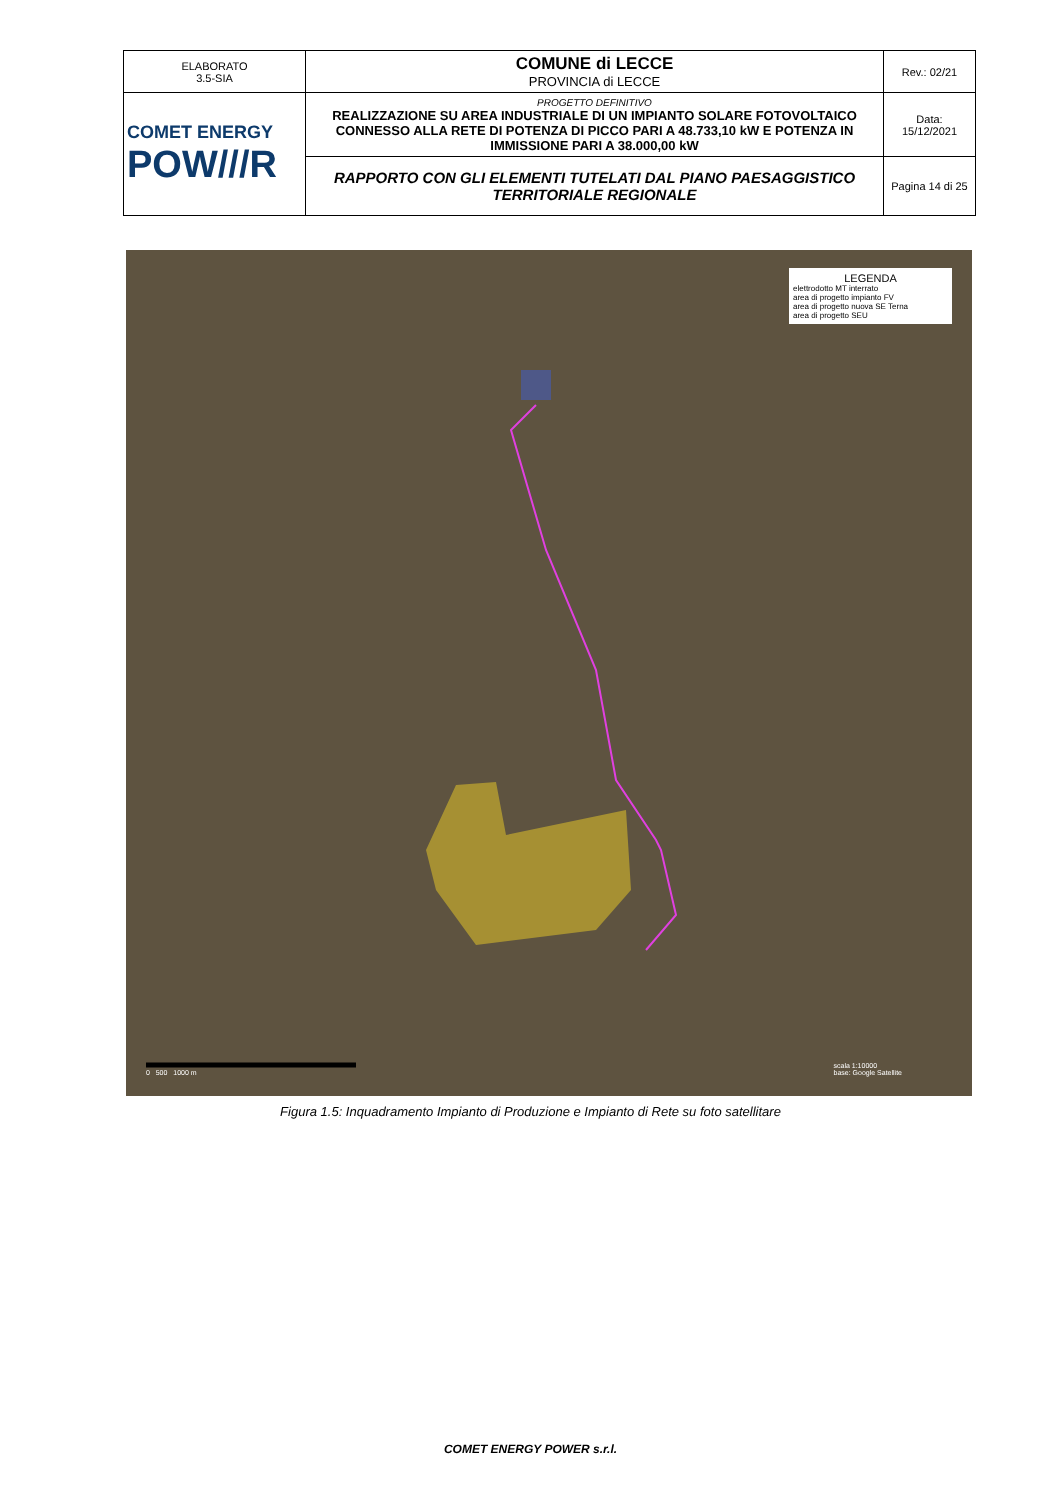| ELABORATO 3.5-SIA | COMUNE di LECCE PROVINCIA di LECCE | Rev.: 02/21 |
| COMET ENERGY POW///R | PROGETTO DEFINITIVO REALIZZAZIONE SU AREA INDUSTRIALE DI UN IMPIANTO SOLARE FOTOVOLTAICO CONNESSO ALLA RETE DI POTENZA DI PICCO PARI A 48.733,10 kW E POTENZA IN IMMISSIONE PARI A 38.000,00 kW | Data: 15/12/2021 |
| | RAPPORTO CON GLI ELEMENTI TUTELATI DAL PIANO PAESAGGISTICO TERRITORIALE REGIONALE | Pagina 14 di 25 |
LEGENDA
elettrodotto MT interrato
area di progetto impianto FV
area di progetto nuova SE Terna
area di progetto SEU
0 500 1000 m
scala 1:10000
base: Google Satellite
Figura 1.5: Inquadramento Impianto di Produzione e Impianto di Rete su foto satellitare
COMET ENERGY POWER s.r.l.